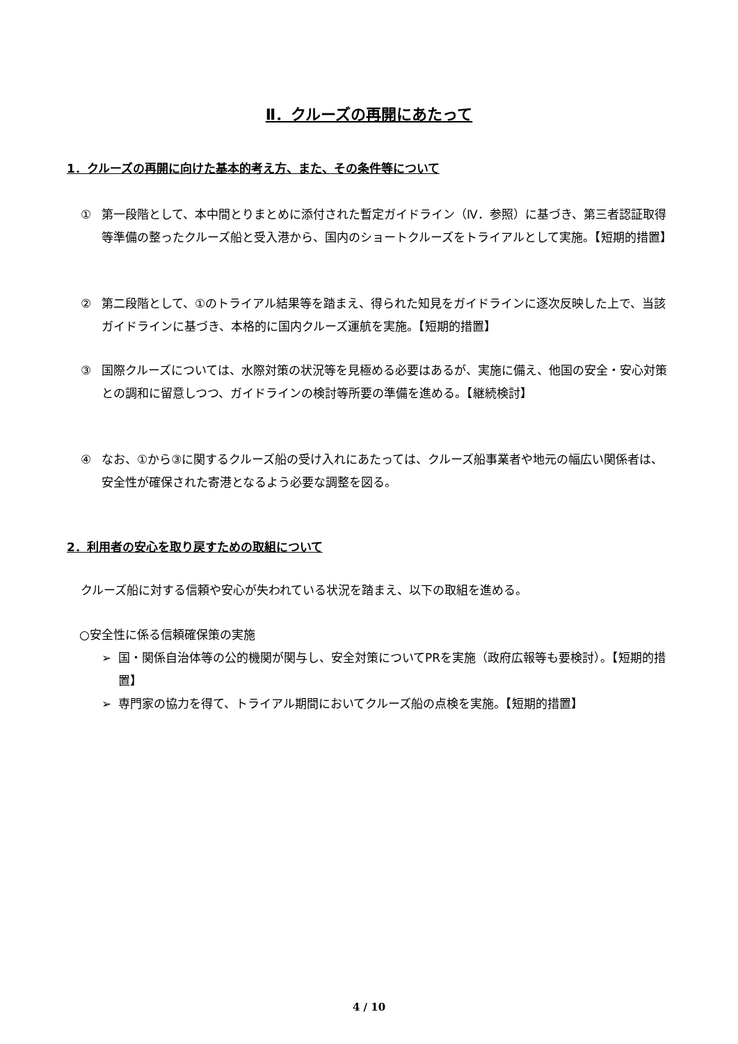Ⅱ．クルーズの再開にあたって
1．クルーズの再開に向けた基本的考え方、また、その条件等について
① 第一段階として、本中間とりまとめに添付された暫定ガイドライン（Ⅳ．参照）に基づき、第三者認証取得等準備の整ったクルーズ船と受入港から、国内のショートクルーズをトライアルとして実施。【短期的措置】
② 第二段階として、①のトライアル結果等を踏まえ、得られた知見をガイドラインに逐次反映した上で、当該ガイドラインに基づき、本格的に国内クルーズ運航を実施。【短期的措置】
③ 国際クルーズについては、水際対策の状況等を見極める必要はあるが、実施に備え、他国の安全・安心対策との調和に留意しつつ、ガイドラインの検討等所要の準備を進める。【継続検討】
④ なお、①から③に関するクルーズ船の受け入れにあたっては、クルーズ船事業者や地元の幅広い関係者は、安全性が確保された寄港となるよう必要な調整を図る。
2．利用者の安心を取り戻すための取組について
クルーズ船に対する信頼や安心が失われている状況を踏まえ、以下の取組を進める。
○安全性に係る信頼確保策の実施
➢ 国・関係自治体等の公的機関が関与し、安全対策についてPRを実施（政府広報等も要検討）。【短期的措置】
➢ 専門家の協力を得て、トライアル期間においてクルーズ船の点検を実施。【短期的措置】
4 / 10